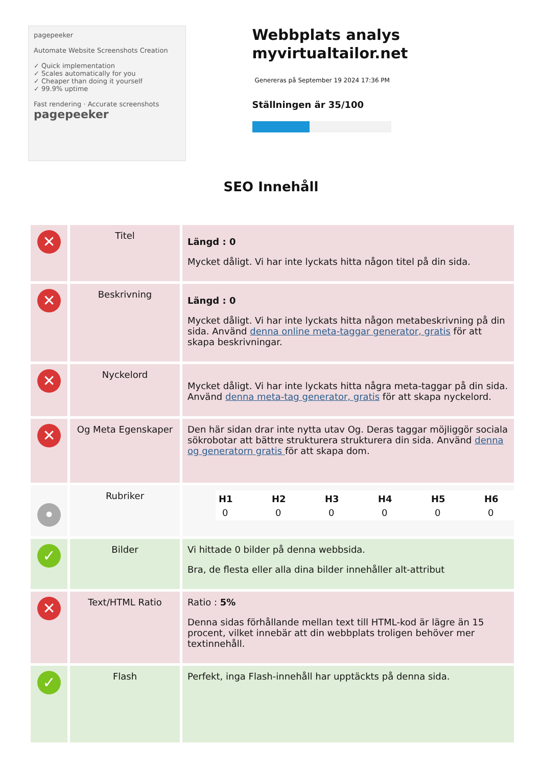pagepeeker
Automate Website Screenshots Creation
✓ Quick implementation
✓ Scales automatically for you
✓ Cheaper than doing it yourself
✓ 99.9% uptime
Fast rendering · Accurate screenshots
pagepeeker
Webbplats analys myvirtualtailor.net
Genereras på September 19 2024 17:36 PM
Ställningen är 35/100
SEO Innehåll
| ✕ | Titel | Längd : 0 Mycket dåligt. Vi har inte lyckats hitta någon titel på din sida. |
| ✕ | Beskrivning | Längd : 0 Mycket dåligt. Vi har inte lyckats hitta någon metabeskrivning på din sida. Använd denna online meta-taggar generator, gratis för att skapa beskrivningar. |
| ✕ | Nyckelord | Mycket dåligt. Vi har inte lyckats hitta några meta-taggar på din sida. Använd denna meta-tag generator, gratis för att skapa nyckelord. |
| ✕ | Og Meta Egenskaper | Den här sidan drar inte nytta utav Og. Deras taggar möjliggör sociala sökrobotar att bättre strukturera strukturera din sida. Använd denna og generatorn gratis för att skapa dom. |
| • | Rubriker | / H1 / H2 / H3 / H4 / H5 / H6 / / --- / --- / --- / --- / --- / --- / / 0 / 0 / 0 / 0 / 0 / 0 / |
| ✓ | Bilder | Vi hittade 0 bilder på denna webbsida. Bra, de flesta eller alla dina bilder innehåller alt-attribut |
| ✕ | Text/HTML Ratio | Ratio : 5% Denna sidas förhållande mellan text till HTML-kod är lägre än 15 procent, vilket innebär att din webbplats troligen behöver mer textinnehåll. |
| ✓ | Flash | Perfekt, inga Flash-innehåll har upptäckts på denna sida. |